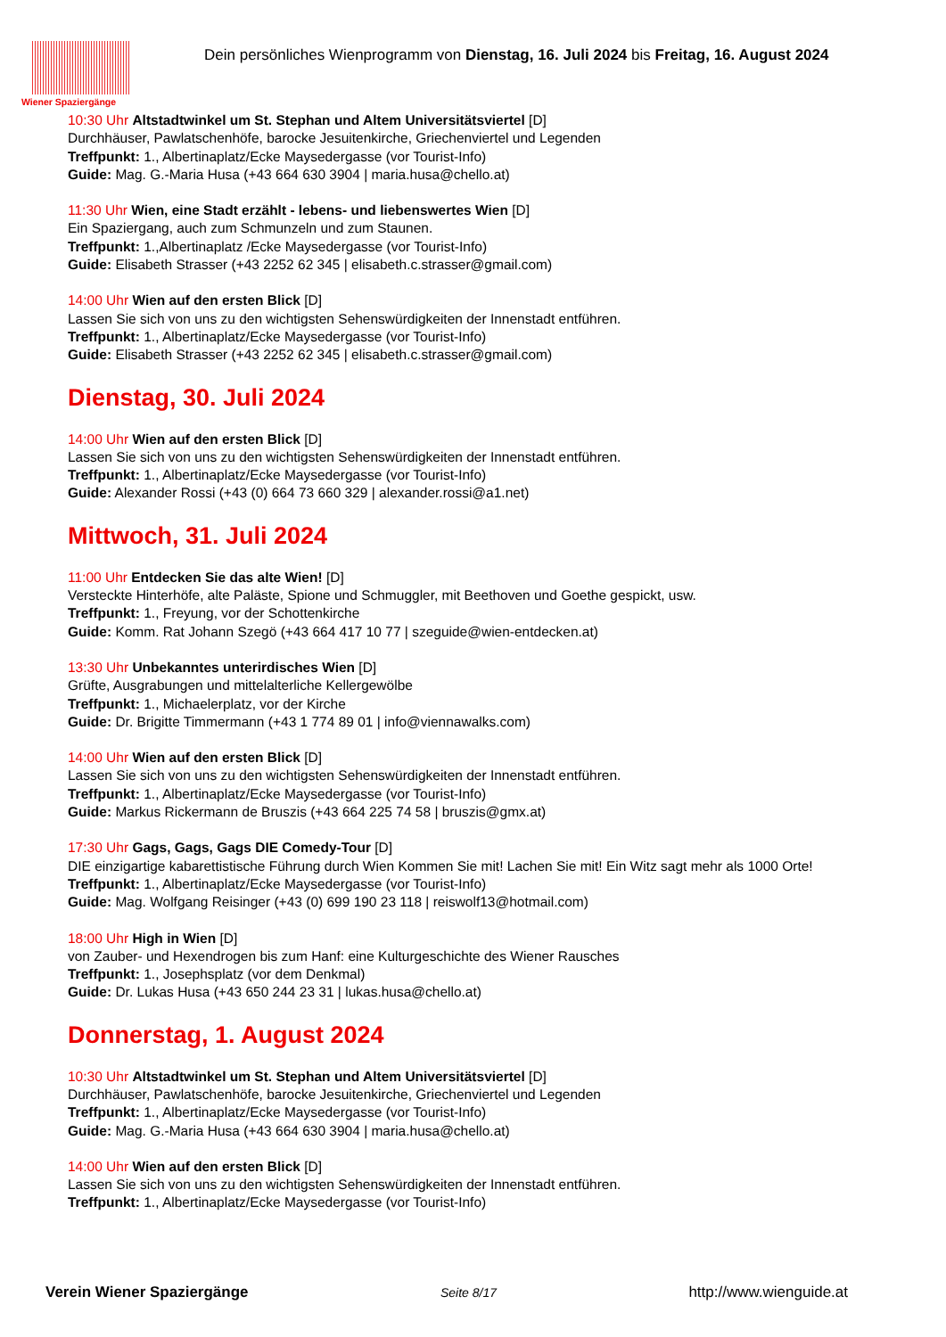Wiener Spaziergänge
Dein persönliches Wienprogramm von Dienstag, 16. Juli 2024 bis Freitag, 16. August 2024
10:30 Uhr Altstadtwinkel um St. Stephan und Altem Universitätsviertel [D]
Durchhäuser, Pawlatschenhöfe, barocke Jesuitenkirche, Griechenviertel und Legenden
Treffpunkt: 1., Albertinaplatz/Ecke Maysedergasse (vor Tourist-Info)
Guide: Mag. G.-Maria Husa (+43 664 630 3904 | maria.husa@chello.at)
11:30 Uhr Wien, eine Stadt erzählt - lebens- und liebenswertes Wien [D]
Ein Spaziergang, auch zum Schmunzeln und zum Staunen.
Treffpunkt: 1.,Albertinaplatz /Ecke Maysedergasse (vor Tourist-Info)
Guide: Elisabeth Strasser (+43 2252 62 345 | elisabeth.c.strasser@gmail.com)
14:00 Uhr Wien auf den ersten Blick [D]
Lassen Sie sich von uns zu den wichtigsten Sehenswürdigkeiten der Innenstadt entführen.
Treffpunkt: 1., Albertinaplatz/Ecke Maysedergasse (vor Tourist-Info)
Guide: Elisabeth Strasser (+43 2252 62 345 | elisabeth.c.strasser@gmail.com)
Dienstag, 30. Juli 2024
14:00 Uhr Wien auf den ersten Blick [D]
Lassen Sie sich von uns zu den wichtigsten Sehenswürdigkeiten der Innenstadt entführen.
Treffpunkt: 1., Albertinaplatz/Ecke Maysedergasse (vor Tourist-Info)
Guide: Alexander Rossi (+43 (0) 664 73 660 329 | alexander.rossi@a1.net)
Mittwoch, 31. Juli 2024
11:00 Uhr Entdecken Sie das alte Wien! [D]
Versteckte Hinterhöfe, alte Paläste, Spione und Schmuggler, mit Beethoven und Goethe gespickt, usw.
Treffpunkt: 1., Freyung, vor der Schottenkirche
Guide: Komm. Rat Johann Szegö (+43 664 417 10 77 | szeguide@wien-entdecken.at)
13:30 Uhr Unbekanntes unterirdisches Wien [D]
Grüfte, Ausgrabungen und mittelalterliche Kellergewölbe
Treffpunkt: 1., Michaelerplatz, vor der Kirche
Guide: Dr. Brigitte Timmermann (+43 1 774 89 01 | info@viennawalks.com)
14:00 Uhr Wien auf den ersten Blick [D]
Lassen Sie sich von uns zu den wichtigsten Sehenswürdigkeiten der Innenstadt entführen.
Treffpunkt: 1., Albertinaplatz/Ecke Maysedergasse (vor Tourist-Info)
Guide: Markus Rickermann de Bruszis (+43 664 225 74 58 | bruszis@gmx.at)
17:30 Uhr Gags, Gags, Gags DIE Comedy-Tour [D]
DIE einzigartige kabarettistische Führung durch Wien Kommen Sie mit! Lachen Sie mit! Ein Witz sagt mehr als 1000 Orte!
Treffpunkt: 1., Albertinaplatz/Ecke Maysedergasse (vor Tourist-Info)
Guide: Mag. Wolfgang Reisinger (+43 (0) 699 190 23 118 | reiswolf13@hotmail.com)
18:00 Uhr High in Wien [D]
von Zauber- und Hexendrogen bis zum Hanf: eine Kulturgeschichte des Wiener Rausches
Treffpunkt: 1., Josephsplatz (vor dem Denkmal)
Guide: Dr. Lukas Husa (+43 650 244 23 31 | lukas.husa@chello.at)
Donnerstag, 1. August 2024
10:30 Uhr Altstadtwinkel um St. Stephan und Altem Universitätsviertel [D]
Durchhäuser, Pawlatschenhöfe, barocke Jesuitenkirche, Griechenviertel und Legenden
Treffpunkt: 1., Albertinaplatz/Ecke Maysedergasse (vor Tourist-Info)
Guide: Mag. G.-Maria Husa (+43 664 630 3904 | maria.husa@chello.at)
14:00 Uhr Wien auf den ersten Blick [D]
Lassen Sie sich von uns zu den wichtigsten Sehenswürdigkeiten der Innenstadt entführen.
Treffpunkt: 1., Albertinaplatz/Ecke Maysedergasse (vor Tourist-Info)
Verein Wiener Spaziergänge Seite 8/17 http://www.wienguide.at